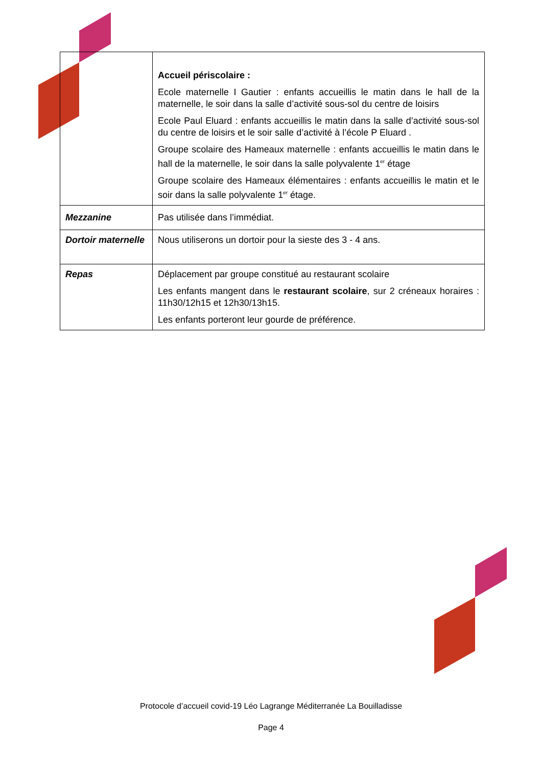| | Accueil périscolaire : Ecole maternelle I Gautier : enfants accueillis le matin dans le hall de la maternelle, le soir dans la salle d’activité sous-sol du centre de loisirs Ecole Paul Eluard : enfants accueillis le matin dans la salle d’activité sous-sol du centre de loisirs et le soir salle d’activité à l’école P Eluard . Groupe scolaire des Hameaux maternelle : enfants accueillis le matin dans le hall de la maternelle, le soir dans la salle polyvalente 1<sup>er</sup> étage Groupe scolaire des Hameaux élémentaires : enfants accueillis le matin et le soir dans la salle polyvalente 1<sup>er</sup> étage. |
| Mezzanine | Pas utilisée dans l’immédiat. |
| Dortoir maternelle | Nous utiliserons un dortoir pour la sieste des 3 - 4 ans. |
| Repas | Déplacement par groupe constitué au restaurant scolaire Les enfants mangent dans le restaurant scolaire , sur 2 créneaux horaires : 11h30/12h15 et 12h30/13h15. Les enfants porteront leur gourde de préférence. |
Protocole d’accueil covid-19 Léo Lagrange Méditerranée La Bouilladisse
Page 4